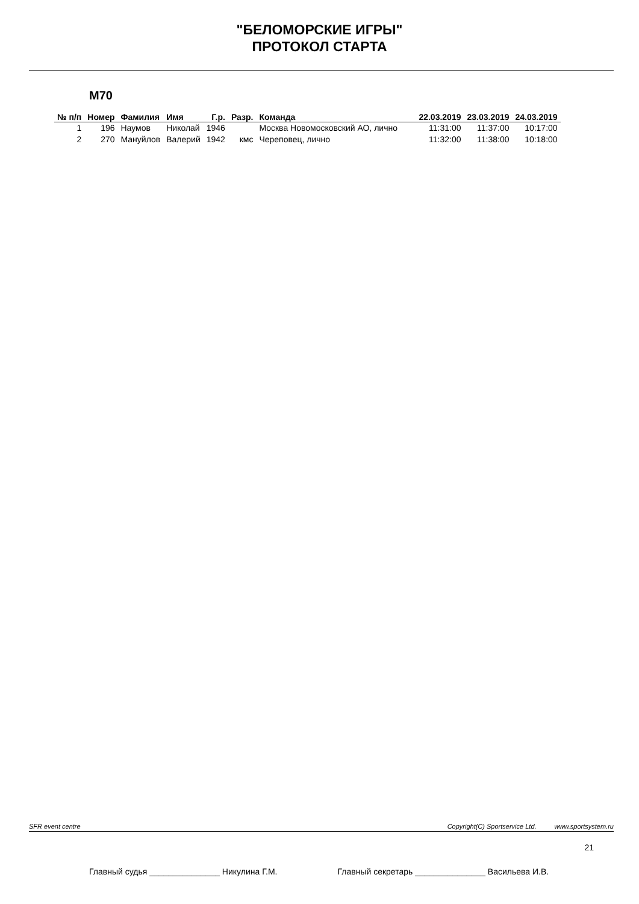"БЕЛОМОРСКИЕ ИГРЫ"
ПРОТОКОЛ СТАРТА
М70
| № п/п | Номер | Фамилия | Имя | Г.р. | Разр. | Команда | 22.03.2019 | 23.03.2019 | 24.03.2019 |
| --- | --- | --- | --- | --- | --- | --- | --- | --- | --- |
| 1 | 196 | Наумов | Николай | 1946 | | Москва Новомосковский АО, лично | 11:31:00 | 11:37:00 | 10:17:00 |
| 2 | 270 | Мануйлов | Валерий | 1942 | кмс | Череповец, лично | 11:32:00 | 11:38:00 | 10:18:00 |
SFR event centre Copyright(C) Sportservice Ltd. www.sportsystem.ru
21
Главный судья _______________ Никулина Г.М. Главный секретарь _______________ Васильева И.В.